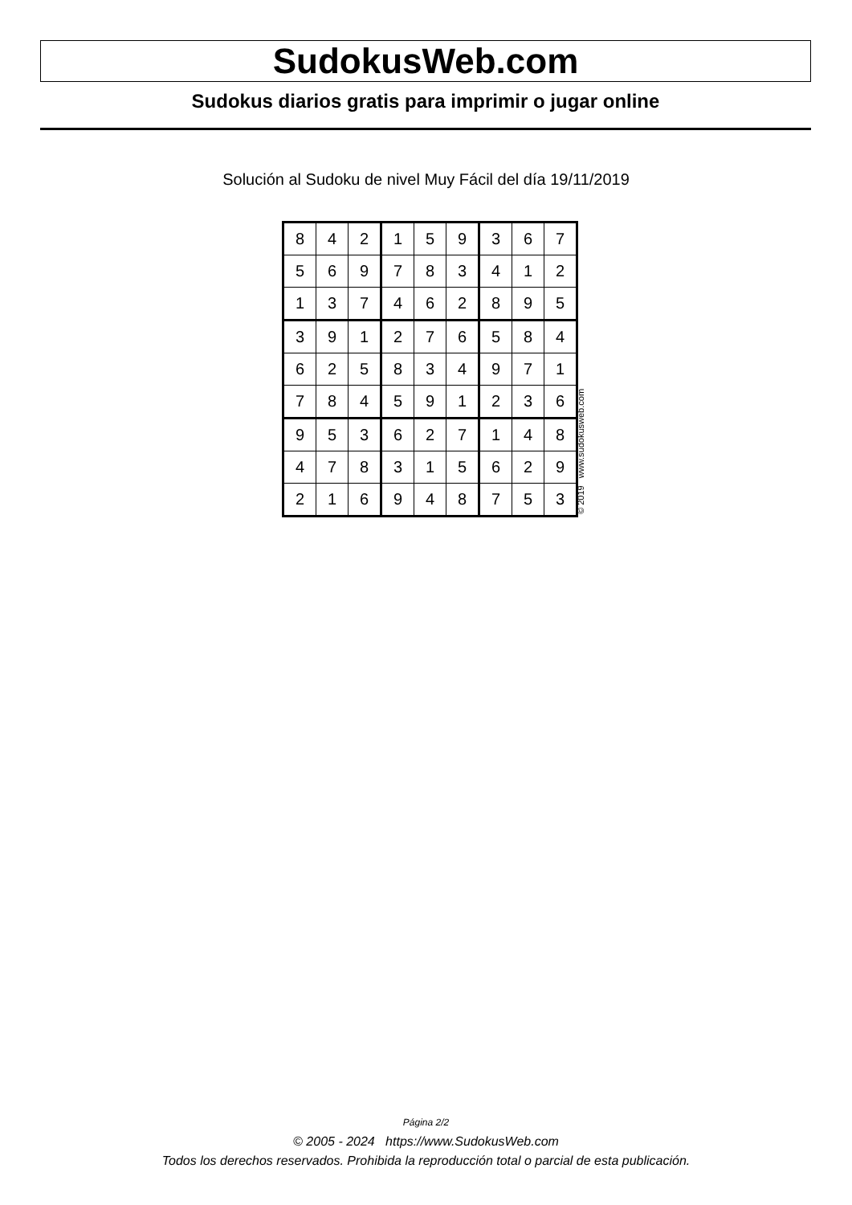SudokusWeb.com
Sudokus diarios gratis para imprimir o jugar online
Solución al Sudoku de nivel Muy Fácil del día 19/11/2019
| 8 | 4 | 2 | 1 | 5 | 9 | 3 | 6 | 7 |
| 5 | 6 | 9 | 7 | 8 | 3 | 4 | 1 | 2 |
| 1 | 3 | 7 | 4 | 6 | 2 | 8 | 9 | 5 |
| 3 | 9 | 1 | 2 | 7 | 6 | 5 | 8 | 4 |
| 6 | 2 | 5 | 8 | 3 | 4 | 9 | 7 | 1 |
| 7 | 8 | 4 | 5 | 9 | 1 | 2 | 3 | 6 |
| 9 | 5 | 3 | 6 | 2 | 7 | 1 | 4 | 8 |
| 4 | 7 | 8 | 3 | 1 | 5 | 6 | 2 | 9 |
| 2 | 1 | 6 | 9 | 4 | 8 | 7 | 5 | 3 |
© 2019 www.sudokusweb.com
Página 2/2
© 2005 - 2024 https://www.SudokusWeb.com
Todos los derechos reservados. Prohibida la reproducción total o parcial de esta publicación.